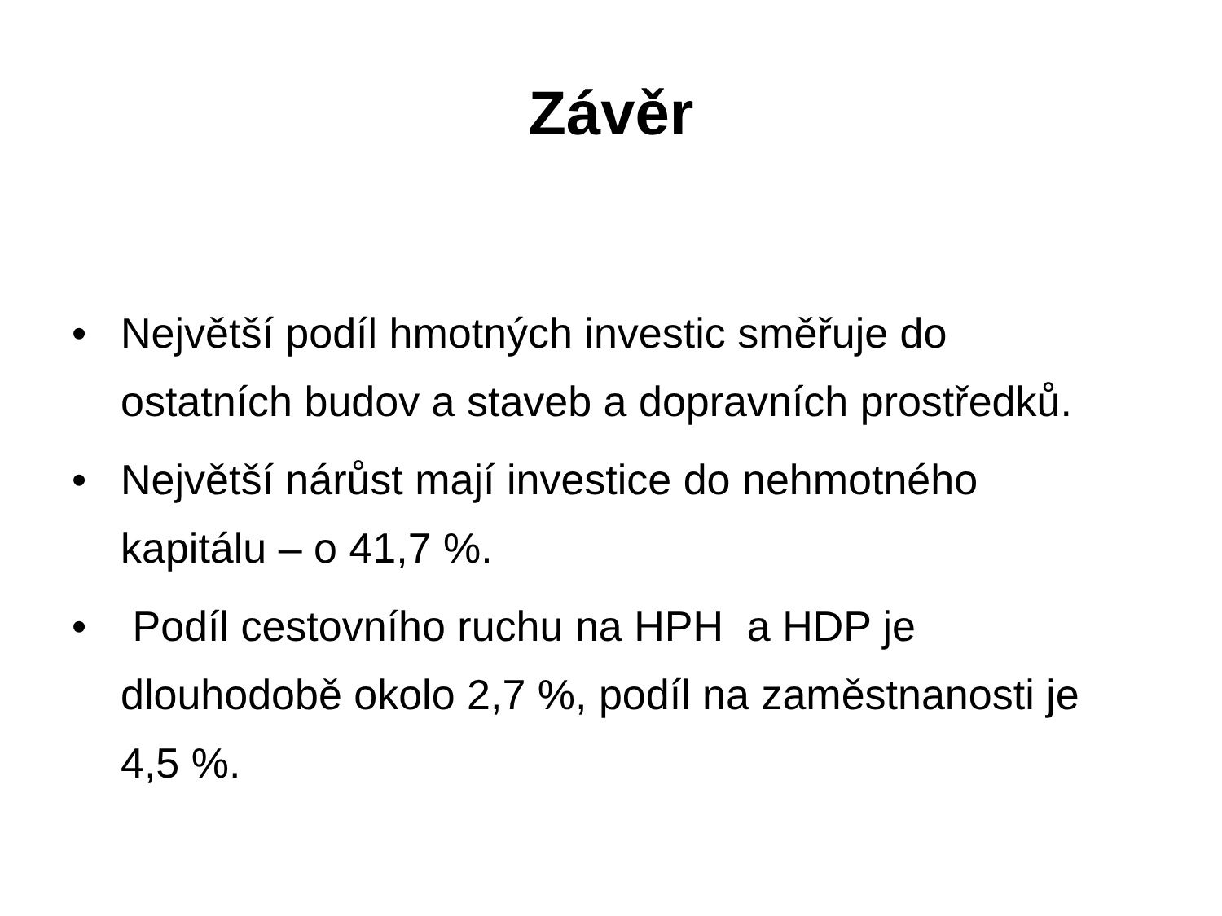Závěr
• Největší podíl hmotných investic směřuje do ostatních budov a staveb a dopravních prostředků.
• Největší nárůst mají investice do nehmotného kapitálu – o 41,7 %.
• Podíl cestovního ruchu na HPH a HDP je dlouhodobě okolo 2,7 %, podíl na zaměstnanosti je 4,5 %.